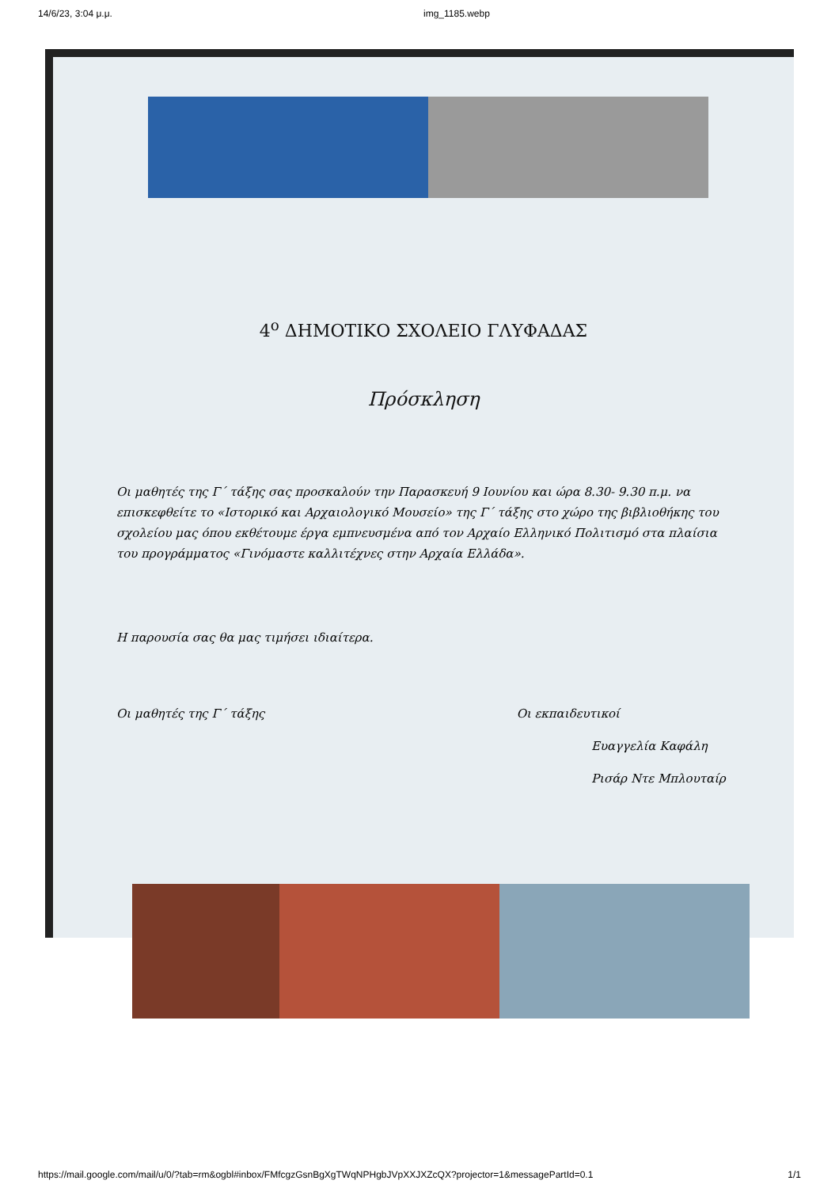14/6/23, 3:04 μ.μ. img_1185.webp
4<sup>ο</sup> ΔΗΜΟΤΙΚΟ ΣΧΟΛΕΙΟ ΓΛΥΦΑΔΑΣ
Πρόσκληση
Οι μαθητές της Γ΄ τάξης σας προσκαλούν την Παρασκευή 9 Ιουνίου και ώρα 8.30- 9.30 π.μ. να επισκεφθείτε το «Ιστορικό και Αρχαιολογικό Μουσείο» της Γ΄ τάξης στο χώρο της βιβλιοθήκης του σχολείου μας όπου εκθέτουμε έργα εμπνευσμένα από τον Αρχαίο Ελληνικό Πολιτισμό στα πλαίσια του προγράμματος «Γινόμαστε καλλιτέχνες στην Αρχαία Ελλάδα».
Η παρουσία σας θα μας τιμήσει ιδιαίτερα.
Οι μαθητές της Γ΄ τάξης Οι εκπαιδευτικοί
Ευαγγελία Καφάλη
Ρισάρ Ντε Μπλουταίρ
https://mail.google.com/mail/u/0/?tab=rm&ogbl#inbox/FMfcgzGsnBgXgTWqNPHgbJVpXXJXZcQX?projector=1&messagePartId=0.1 1/1